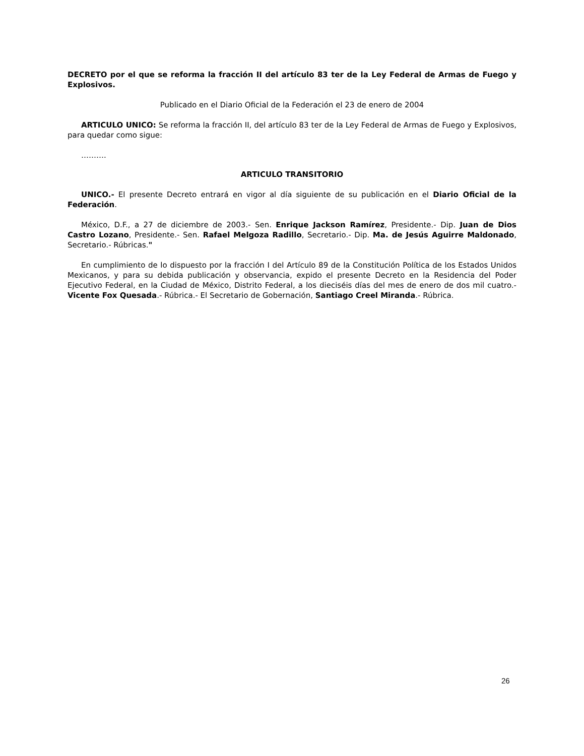DECRETO por el que se reforma la fracción II del artículo 83 ter de la Ley Federal de Armas de Fuego y Explosivos.
Publicado en el Diario Oficial de la Federación el 23 de enero de 2004
ARTICULO UNICO: Se reforma la fracción II, del artículo 83 ter de la Ley Federal de Armas de Fuego y Explosivos, para quedar como sigue:
……….
ARTICULO TRANSITORIO
UNICO.- El presente Decreto entrará en vigor al día siguiente de su publicación en el Diario Oficial de la Federación.
México, D.F., a 27 de diciembre de 2003.- Sen. Enrique Jackson Ramírez, Presidente.- Dip. Juan de Dios Castro Lozano, Presidente.- Sen. Rafael Melgoza Radillo, Secretario.- Dip. Ma. de Jesús Aguirre Maldonado, Secretario.- Rúbricas."
En cumplimiento de lo dispuesto por la fracción I del Artículo 89 de la Constitución Política de los Estados Unidos Mexicanos, y para su debida publicación y observancia, expido el presente Decreto en la Residencia del Poder Ejecutivo Federal, en la Ciudad de México, Distrito Federal, a los dieciséis días del mes de enero de dos mil cuatro.- Vicente Fox Quesada.- Rúbrica.- El Secretario de Gobernación, Santiago Creel Miranda.- Rúbrica.
26